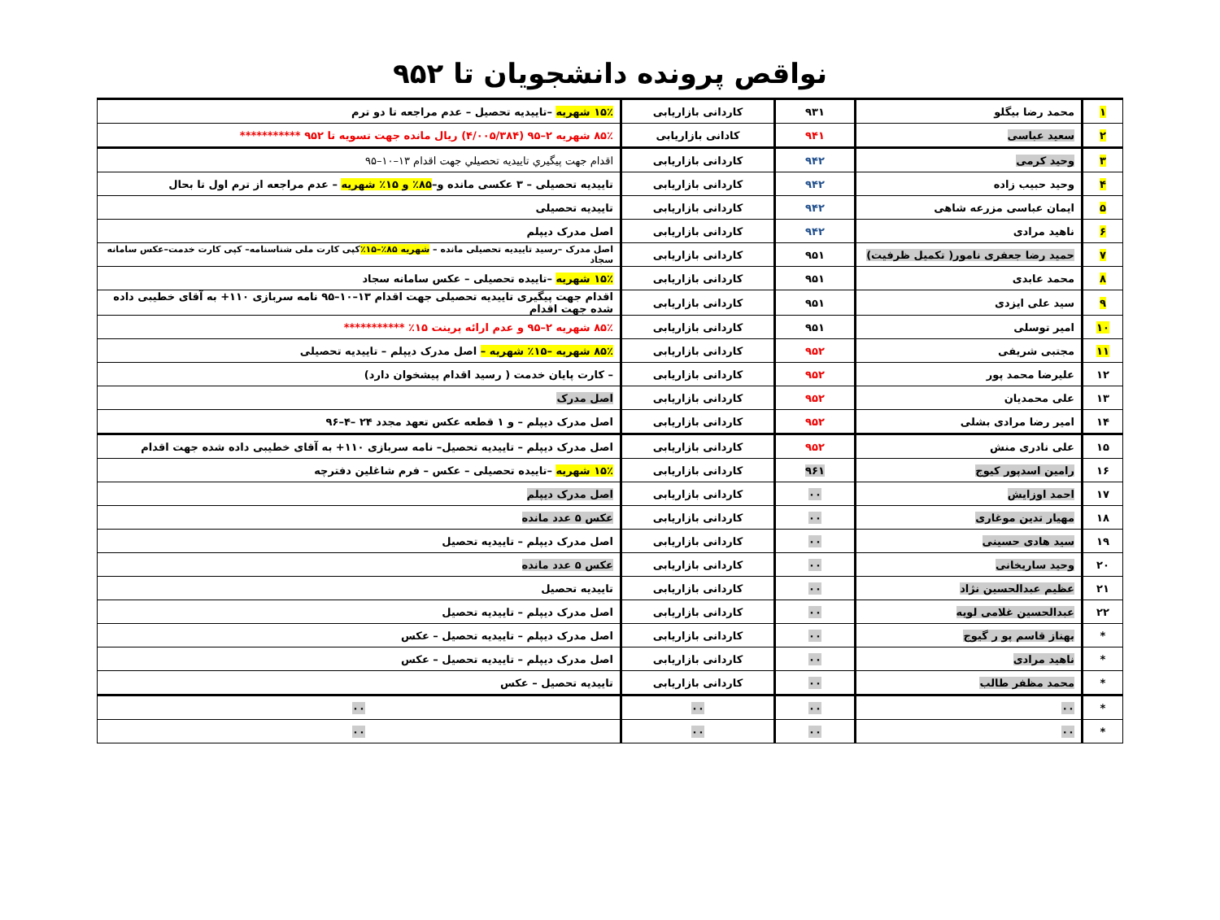نواقص پرونده دانشجویان تا ۹۵۲
| ۱ | محمد رضا بیگلو | ۹۳۱ | کاردانی بازاریابی | ۱۵٪ شهریه –تاییدیه تحصیل – عدم مراجعه تا دو ترم |
| ۲ | سعید عباسی | ۹۴۱ | کادانی بازاریابی | ۸۵٪ شهریه ۲–۹۵ (۴/۰۰۵/۳۸۴) ریال مانده جهت تسویه تا ۹۵۲ *********** |
| ۳ | وحید کرمی | ۹۴۲ | کاردانی بازاریابی | اقدام جهت پیگیري تاييديه تحصيلي جهت اقدام ۱۳–۱۰–۹۵ |
| ۴ | وحید حبیب زاده | ۹۴۲ | کاردانی بازاریابی | تاییدیه تحصیلی – ۳ عکسی مانده و– ۸۵٪ و ۱۵٪ شهریه – عدم مراجعه از ترم اول تا بحال |
| ۵ | ایمان عباسی مزرعه شاهی | ۹۴۲ | کاردانی بازاریابی | تاییدیه تحصیلی |
| ۶ | ناهید مرادی | ۹۴۲ | کاردانی بازاریابی | اصل مدرک دیپلم |
| ۷ | حمید رضا جعفری نامور( تکمیل ظرفیت) | ۹۵۱ | کاردانی بازاریابی | اصل مدرک –رسید تاییدیه تحصیلی مانده – شهریه ۸۵٪–۱۵٪ کپی کارت ملی شناسنامه– کپی کارت خدمت–عکس سامانه سجاد |
| ۸ | محمد عابدی | ۹۵۱ | کاردانی بازاریابی | ۱۵٪ شهریه –تاییده تحصیلی – عکس سامانه سجاد |
| ۹ | سید علی ایزدی | ۹۵۱ | کاردانی بازاریابی | اقدام جهت پیگیری تاییدیه تحصیلی جهت اقدام ۱۳–۱۰–۹۵ نامه سربازی ۱۱۰+ به آقای خطیبی داده شده جهت اقدام |
| ۱۰ | امیر توسلی | ۹۵۱ | کاردانی بازاریابی | ۸۵٪ شهریه ۲–۹۵ و عدم ارائه پرینت ۱۵٪ *********** |
| ۱۱ | مجتبی شریفی | ۹۵۲ | کاردانی بازاریابی | ۸۵٪ شهریه –۱۵٪ شهریه – اصل مدرک دیپلم – تاییدیه تحصیلی |
| ۱۲ | علیرضا محمد پور | ۹۵۲ | کاردانی بازاریابی | – کارت پایان خدمت ( رسید اقدام پیشخوان دارد) |
| ۱۳ | علی محمدیان | ۹۵۲ | کاردانی بازاریابی | اصل مدرک |
| ۱۴ | امیر رضا مرادی بشلی | ۹۵۲ | کاردانی بازاریابی | اصل مدرک دیپلم – و ۱ قطعه عکس تعهد مجدد ۲۴ –۴–۹۶ |
| ۱۵ | علی نادری منش | ۹۵۲ | کاردانی بازاریابی | اصل مدرک دیپلم – تاییدیه تحصیل– نامه سربازی ۱۱۰+ به آقای خطیبی داده شده جهت اقدام |
| ۱۶ | رامین اسدپور کیوج | ۹۶۱ | کاردانی بازاریابی | ۱۵٪ شهریه –تاییده تحصیلی – عکس – فرم شاغلین دفترچه |
| ۱۷ | احمد اوزایش | ۰۰ | کاردانی بازاریابی | اصل مدرک دیپلم |
| ۱۸ | مهیار تدین موغاری | ۰۰ | کاردانی بازاریابی | عکس ۵ عدد مانده |
| ۱۹ | سید هادی حسینی | ۰۰ | کاردانی بازاریابی | اصل مدرک دیپلم – تاییدیه تحصیل |
| ۲۰ | وحید ساریخانی | ۰۰ | کاردانی بازاریابی | عکس ۵ عدد مانده |
| ۲۱ | عظیم عبدالحسین نژاد | ۰۰ | کاردانی بازاریابی | تاییدیه تحصیل |
| ۲۲ | عبدالحسین غلامی لویه | ۰۰ | کاردانی بازاریابی | اصل مدرک دیپلم – تاییدیه تحصیل |
| * | بهناز قاسم پو ر گیوج | ۰۰ | کاردانی بازاریابی | اصل مدرک دیپلم – تاییدیه تحصیل – عکس |
| * | ناهید مرادی | ۰۰ | کاردانی بازاریابی | اصل مدرک دیپلم – تاییدیه تحصیل – عکس |
| * | محمد مظفر طالب | ۰۰ | کاردانی بازاریابی | تاییدیه تحصیل – عکس |
| * | ۰۰ | ۰۰ | ۰۰ | ۰۰ |
| * | ۰۰ | ۰۰ | ۰۰ | ۰۰ |